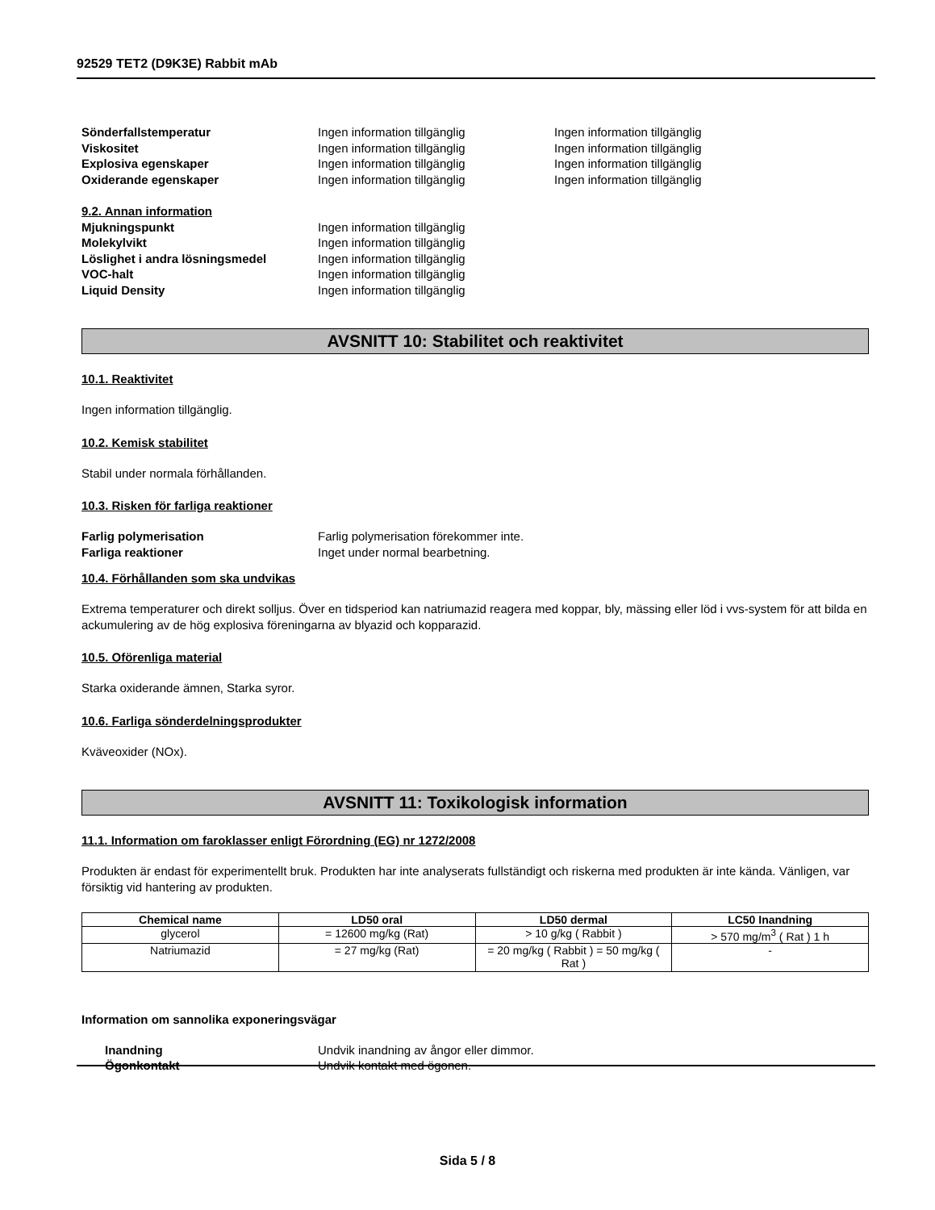92529 TET2 (D9K3E) Rabbit mAb
Sönderfallstemperatur Ingen information tillgänglig Ingen information tillgänglig
Viskositet Ingen information tillgänglig Ingen information tillgänglig
Explosiva egenskaper Ingen information tillgänglig Ingen information tillgänglig
Oxiderande egenskaper Ingen information tillgänglig Ingen information tillgänglig
9.2. Annan information
Mjukningspunkt Ingen information tillgänglig
Molekylvikt Ingen information tillgänglig
Löslighet i andra lösningsmedel Ingen information tillgänglig
VOC-halt Ingen information tillgänglig
Liquid Density Ingen information tillgänglig
AVSNITT 10: Stabilitet och reaktivitet
10.1. Reaktivitet
Ingen information tillgänglig.
10.2. Kemisk stabilitet
Stabil under normala förhållanden.
10.3. Risken för farliga reaktioner
Farlig polymerisation Farlig polymerisation förekommer inte.
Farliga reaktioner Inget under normal bearbetning.
10.4. Förhållanden som ska undvikas
Extrema temperaturer och direkt solljus. Över en tidsperiod kan natriumazid reagera med koppar, bly, mässing eller löd i vvs-system för att bilda en ackumulering av de hög explosiva föreningarna av blyazid och kopparazid.
10.5. Oförenliga material
Starka oxiderande ämnen, Starka syror.
10.6. Farliga sönderdelningsprodukter
Kväveoxider (NOx).
AVSNITT 11: Toxikologisk information
11.1. Information om faroklasser enligt Förordning (EG) nr 1272/2008
Produkten är endast för experimentellt bruk. Produkten har inte analyserats fullständigt och riskerna med produkten är inte kända. Vänligen, var försiktig vid hantering av produkten.
| Chemical name | LD50 oral | LD50 dermal | LC50 Inandning |
| --- | --- | --- | --- |
| glycerol | = 12600 mg/kg (Rat) | > 10 g/kg ( Rabbit ) | > 570 mg/m<sup>3</sup> ( Rat ) 1 h |
| Natriumazid | = 27 mg/kg (Rat) | = 20 mg/kg ( Rabbit ) = 50 mg/kg ( Rat ) | - |
Information om sannolika exponeringsvägar
Inandning Undvik inandning av ångor eller dimmor.
Ögonkontakt Undvik kontakt med ögonen.
Sida 5 / 8